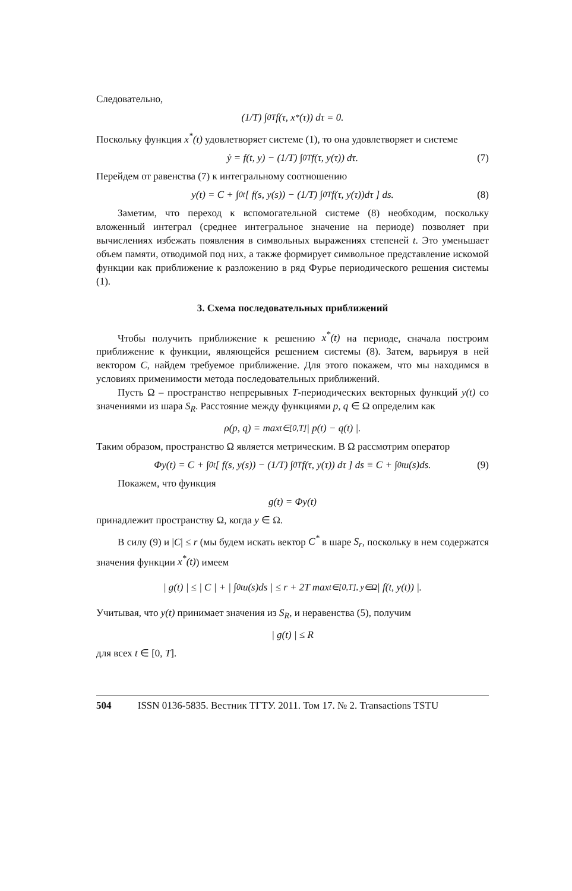Следовательно,
(1/T) ∫<sub>0</sub><sup>T</sup> f(τ, x<sup>*</sup>(τ)) dτ = 0.
Поскольку функция x<sup>*</sup>(t) удовлетворяет системе (1), то она удовлетворяет и системе
ẏ = f(t, y) − (1/T) ∫<sub>0</sub><sup>T</sup> f(τ, y(τ)) dτ. (7)
Перейдем от равенства (7) к интегральному соотношению
y(t) = C + ∫<sub>0</sub><sup>t</sup> [ f(s, y(s)) − (1/T) ∫<sub>0</sub><sup>T</sup> f(τ, y(τ))dτ ] ds. (8)
Заметим, что переход к вспомогательной системе (8) необходим, поскольку вложенный интеграл (среднее интегральное значение на периоде) позволяет при вычислениях избежать появления в символьных выражениях степеней t. Это уменьшает объем памяти, отводимой под них, а также формирует символьное представление искомой функции как приближение к разложению в ряд Фурье периодического решения системы (1).
3. Схема последовательных приближений
Чтобы получить приближение к решению x<sup>*</sup>(t) на периоде, сначала построим приближение к функции, являющейся решением системы (8). Затем, варьируя в ней вектором C, найдем требуемое приближение. Для этого покажем, что мы находимся в условиях применимости метода последовательных приближений.
Пусть Ω – пространство непрерывных T-периодических векторных функций y(t) со значениями из шара S<sub>R</sub>. Расстояние между функциями p, q ∈ Ω определим как
ρ(p, q) = max<sub>t∈[0,T]</sub> | p(t) − q(t) |.
Таким образом, пространство Ω является метрическим. В Ω рассмотрим оператор
Φy(t) = C + ∫<sub>0</sub><sup>t</sup> [ f(s, y(s)) − (1/T) ∫<sub>0</sub><sup>T</sup> f(τ, y(τ)) dτ ] ds ≡ C + ∫<sub>0</sub><sup>t</sup> u(s)ds. (9)
Покажем, что функция
g(t) = Φy(t)
принадлежит пространству Ω, когда y ∈ Ω.
В силу (9) и |C| ≤ r (мы будем искать вектор C<sup>*</sup> в шаре S<sub>r</sub>, поскольку в нем содержатся значения функции x<sup>*</sup>(t)) имеем
| g(t) | ≤ | C | + | ∫<sub>0</sub><sup>t</sup> u(s)ds | ≤ r + 2T max<sub>t∈[0,T], y∈Ω</sub> | f(t, y(t)) |.
Учитывая, что y(t) принимает значения из S<sub>R</sub>, и неравенства (5), получим
| g(t) | ≤ R
для всех t ∈ [0, T].
504 ISSN 0136-5835. Вестник ТГТУ. 2011. Том 17. № 2. Transactions TSTU